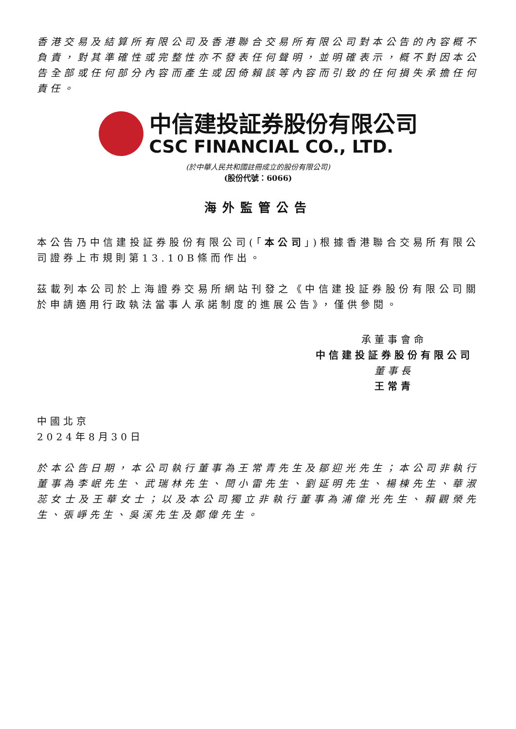香港交易及結算所有限公司及香港聯合交易所有限公司對本公告的內容概不負責，對其準確性或完整性亦不發表任何聲明，並明確表示，概不對因本公告全部或任何部分內容而產生或因倚賴該等內容而引致的任何損失承擔任何責任。
中信建投証券股份有限公司
CSC FINANCIAL CO., LTD.
(於中華人民共和國註冊成立的股份有限公司)
(股份代號：6066)
海外監管公告
本公告乃中信建投証券股份有限公司(「本公司」)根據香港聯合交易所有限公司證券上市規則第13.10B條而作出。
茲載列本公司於上海證券交易所網站刊發之《中信建投証券股份有限公司關於申請適用行政執法當事人承諾制度的進展公告》，僅供參閱。
承董事會命
中信建投証券股份有限公司
董事長
王常青
中國北京
2024年8月30日
於本公告日期，本公司執行董事為王常青先生及鄒迎光先生；本公司非執行董事為李岷先生、武瑞林先生、閆小雷先生、劉延明先生、楊棟先生、華淑蕊女士及王華女士；以及本公司獨立非執行董事為浦偉光先生、賴觀榮先生、張崢先生、吳溪先生及鄭偉先生。